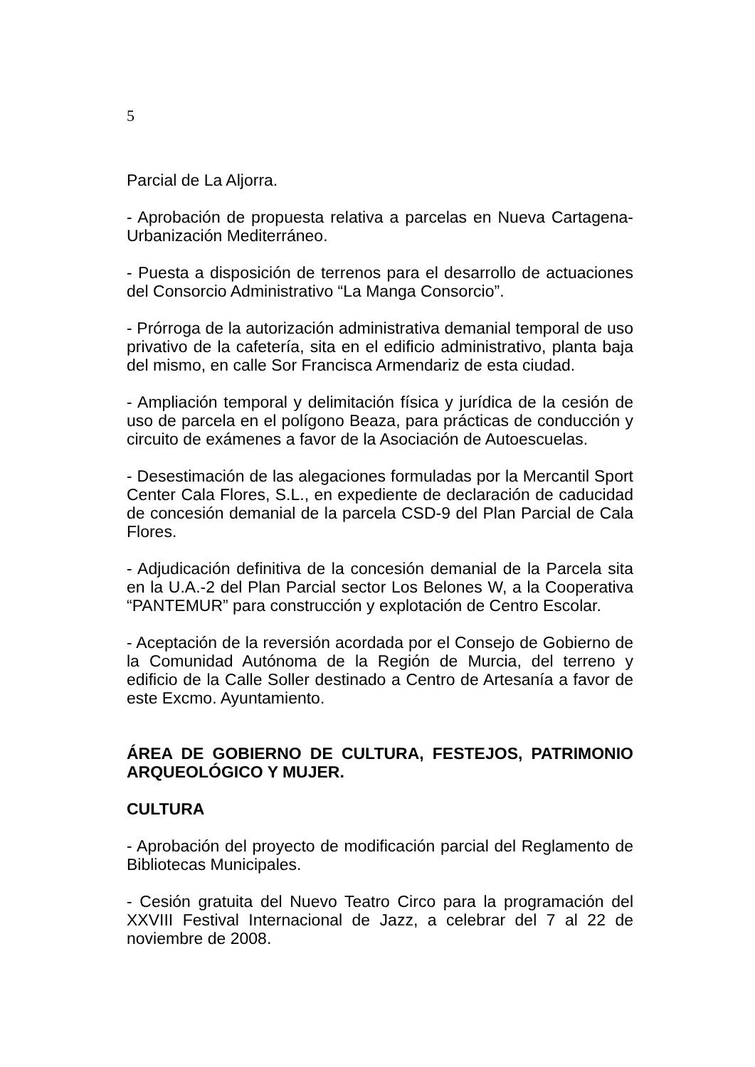5
Parcial de La Aljorra.
- Aprobación de propuesta relativa a parcelas en Nueva Cartagena-Urbanización Mediterráneo.
- Puesta a disposición de terrenos para el desarrollo de actuaciones del Consorcio Administrativo “La Manga Consorcio”.
- Prórroga de la autorización administrativa demanial temporal de uso privativo de la cafetería, sita en el edificio administrativo, planta baja del mismo, en calle Sor Francisca Armendariz de esta ciudad.
- Ampliación temporal y delimitación física y jurídica de la cesión de uso de parcela en el polígono Beaza, para prácticas de conducción y circuito de exámenes a favor de la Asociación de Autoescuelas.
- Desestimación de las alegaciones formuladas por la Mercantil Sport Center Cala Flores, S.L., en expediente de declaración de caducidad de concesión demanial de la parcela CSD-9 del Plan Parcial de Cala Flores.
- Adjudicación definitiva de la concesión demanial de la Parcela sita en la U.A.-2 del Plan Parcial sector Los Belones W, a la Cooperativa “PANTEMUR” para construcción y explotación de Centro Escolar.
- Aceptación de la reversión acordada por el Consejo de Gobierno de la Comunidad Autónoma de la Región de Murcia, del terreno y edificio de la Calle Soller destinado a Centro de Artesanía a favor de este Excmo. Ayuntamiento.
ÁREA DE GOBIERNO DE CULTURA, FESTEJOS, PATRIMONIO ARQUEOLÓGICO Y MUJER.
CULTURA
- Aprobación del proyecto de modificación parcial del Reglamento de Bibliotecas Municipales.
- Cesión gratuita del Nuevo Teatro Circo para la programación del XXVIII Festival Internacional de Jazz, a celebrar del 7 al 22 de noviembre de 2008.